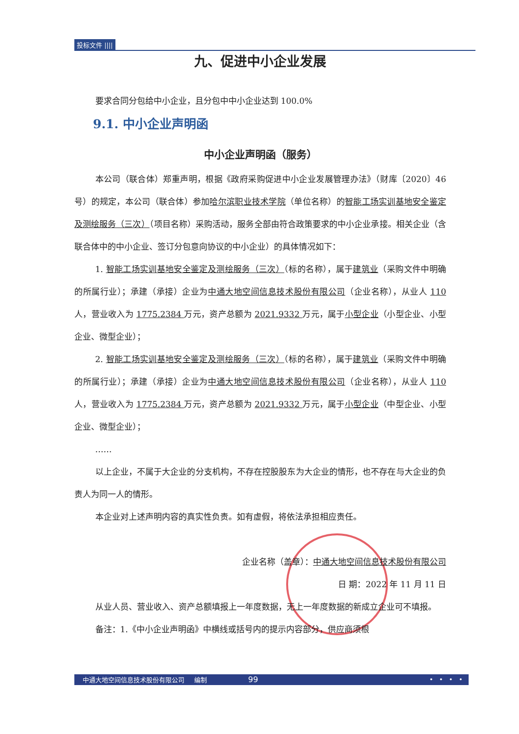投标文件 ||||
九、促进中小企业发展
要求合同分包给中小企业，且分包中中小企业达到 100.0%
9.1. 中小企业声明函
中小企业声明函（服务）
本公司（联合体）郑重声明，根据《政府采购促进中小企业发展管理办法》（财库〔2020〕46 号）的规定，本公司（联合体）参加哈尔滨职业技术学院（单位名称）的智能工场实训基地安全鉴定及测绘服务（三次）（项目名称）采购活动，服务全部由符合政策要求的中小企业承接。相关企业（含联合体中的中小企业、签订分包意向协议的中小企业）的具体情况如下：
1. 智能工场实训基地安全鉴定及测绘服务（三次）（标的名称），属于建筑业（采购文件中明确的所属行业）；承建（承接）企业为中通大地空间信息技术股份有限公司（企业名称），从业人 110 人，营业收入为 1775.2384 万元，资产总额为 2021.9332 万元，属于小型企业（小型企业、小型企业、微型企业）；
2. 智能工场实训基地安全鉴定及测绘服务（三次）（标的名称），属于建筑业（采购文件中明确的所属行业）；承建（承接）企业为中通大地空间信息技术股份有限公司（企业名称），从业人 110 人，营业收入为 1775.2384 万元，资产总额为 2021.9332 万元，属于小型企业（中型企业、小型企业、微型企业）；
……
以上企业，不属于大企业的分支机构，不存在控股股东为大企业的情形，也不存在与大企业的负责人为同一人的情形。
本企业对上述声明内容的真实性负责。如有虚假，将依法承担相应责任。
企业名称（盖章）：中通大地空间信息技术股份有限公司
日 期：2022 年 11 月 11 日
从业人员、营业收入、资产总额填报上一年度数据，无上一年度数据的新成立企业可不填报。
备注：1.《中小企业声明函》中横线或括号内的提示内容部分，供应商须根
中通大地空间信息技术股份有限公司 编制 99 • • • •